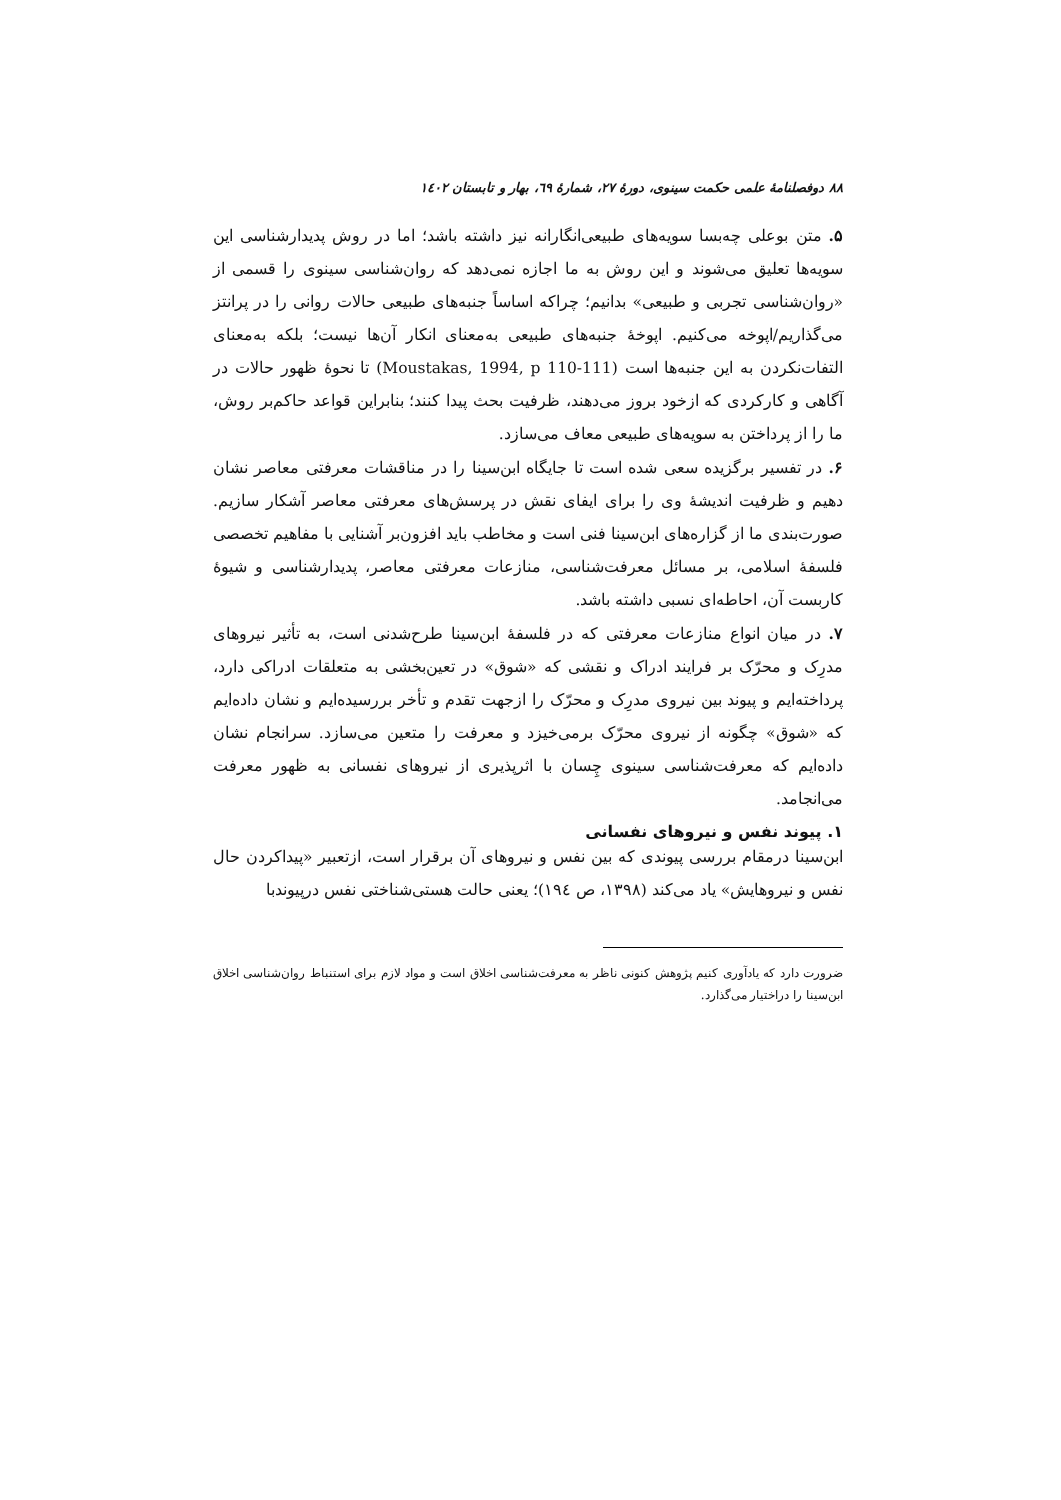۸۸ دوفصلنامۀ علمی حکمت سینوی، دورۀ ۲۷، شمارۀ ٦٩، بهار و تابستان ۱٤۰۲
۵. متن بوعلی چه‌بسا سویه‌های طبیعی‌انگارانه نیز داشته باشد؛ اما در روش پدیدارشناسی این سویه‌ها تعلیق می‌شوند و این روش به ما اجازه نمی‌دهد که روان‌شناسی سینوی را قسمی از «روان‌شناسی تجربی و طبیعی» بدانیم؛ چراکه اساساً جنبه‌های طبیعی حالات روانی را در پرانتز می‌گذاریم/اپوخه می‌کنیم. اپوخۀ جنبه‌های طبیعی به‌معنای انکار آن‌ها نیست؛ بلکه به‌معنای التفات‌نکردن به این جنبه‌ها است (Moustakas, 1994, p 110-111) تا نحوۀ ظهور حالات در آگاهی و کارکردی که ازخود بروز می‌دهند، ظرفیت بحث پیدا کنند؛ بنابراین قواعد حاکم‌بر روش، ما را از پرداختن به سویه‌های طبیعی معاف می‌سازد.
۶. در تفسیر برگزیده سعی شده است تا جایگاه ابن‌سینا را در مناقشات معرفتی معاصر نشان دهیم و ظرفیت اندیشۀ وی را برای ایفای نقش در پرسش‌های معرفتی معاصر آشکار سازیم. صورت‌بندی ما از گزاره‌های ابن‌سینا فنی است و مخاطب باید افزون‌بر آشنایی با مفاهیم تخصصی فلسفۀ اسلامی، بر مسائل معرفت‌شناسی، منازعات معرفتی معاصر، پدیدارشناسی و شیوۀ کاربست آن، احاطه‌ای نسبی داشته باشد.
۷. در میان انواع منازعات معرفتی که در فلسفۀ ابن‌سینا طرح‌شدنی است، به تأثیر نیروهای مدرِک و محرّک بر فرایند ادراک و نقشی که «شوق» در تعین‌بخشی به متعلقات ادراکی دارد، پرداخته‌ایم و پیوند بین نیروی مدرِک و محرّک را ازجهت تقدم و تأخر بررسیده‌ایم و نشان داده‌ایم که «شوق» چگونه از نیروی محرّک برمی‌خیزد و معرفت را متعین می‌سازد. سرانجام نشان داده‌ایم که معرفت‌شناسی سینوی چِسان با اثرپذیری از نیروهای نفسانی به ظهور معرفت می‌انجامد.
۱. پیوند نفس و نیروهای نفسانی
ابن‌سینا درمقام بررسی پیوندی که بین نفس و نیروهای آن برقرار است، ازتعبیر «پیداکردن حال نفس و نیروهایش» یاد می‌کند (۱۳۹۸، ص ١٩٤)؛ یعنی حالت هستی‌شناختی نفس درپیوندبا
ضرورت دارد که یادآوری کنیم پژوهش کنونی ناظر به معرفت‌شناسی اخلاق است و مواد لازم برای استنباط روان‌شناسی اخلاق ابن‌سینا را دراختیار می‌گذارد.